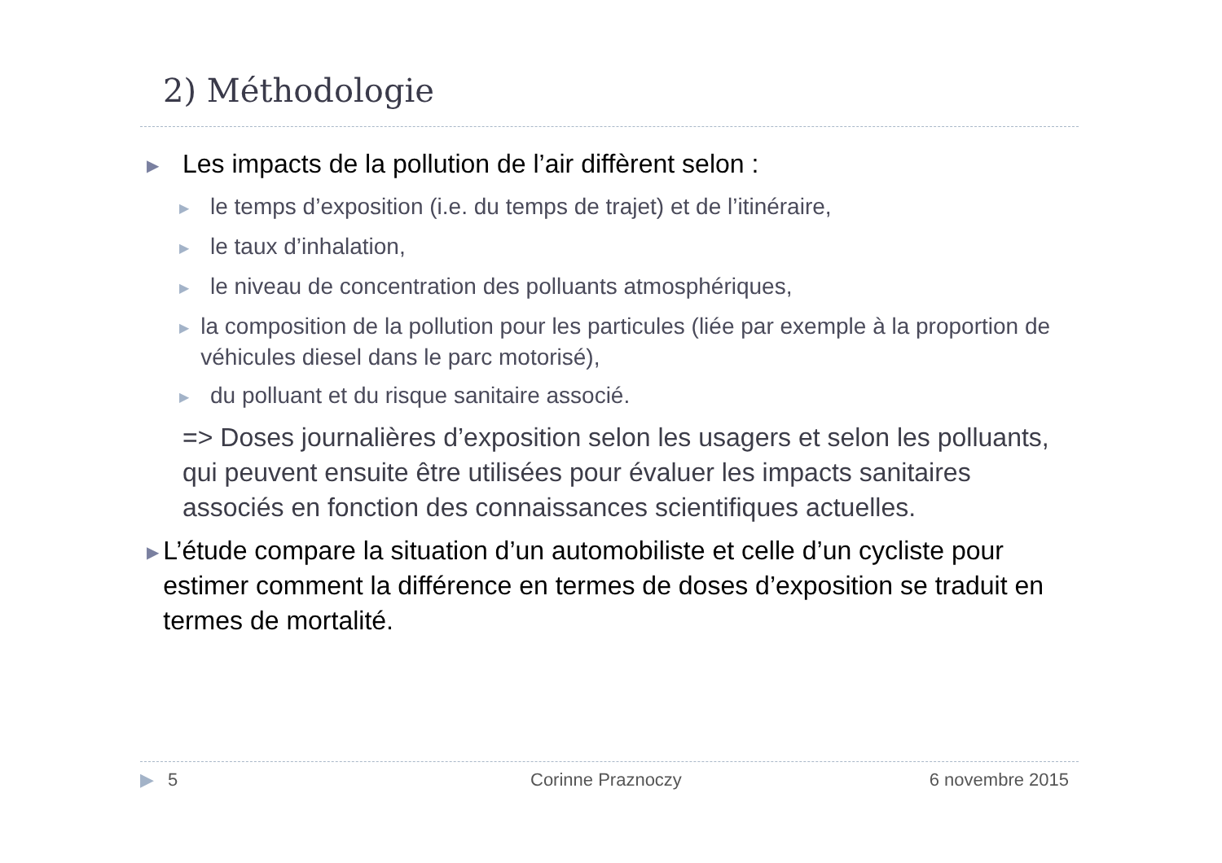2) Méthodologie
▶ Les impacts de la pollution de l’air diffèrent selon :
▶ le temps d’exposition (i.e. du temps de trajet) et de l’itinéraire,
▶ le taux d’inhalation,
▶ le niveau de concentration des polluants atmosphériques,
▶ la composition de la pollution pour les particules (liée par exemple à la proportion de véhicules diesel dans le parc motorisé),
▶ du polluant et du risque sanitaire associé.
=> Doses journalières d’exposition selon les usagers et selon les polluants, qui peuvent ensuite être utilisées pour évaluer les impacts sanitaires associés en fonction des connaissances scientifiques actuelles.
▶ L’étude compare la situation d’un automobiliste et celle d’un cycliste pour estimer comment la différence en termes de doses d’exposition se traduit en termes de mortalité.
▶ 5 Corinne Praznoczy 6 novembre 2015